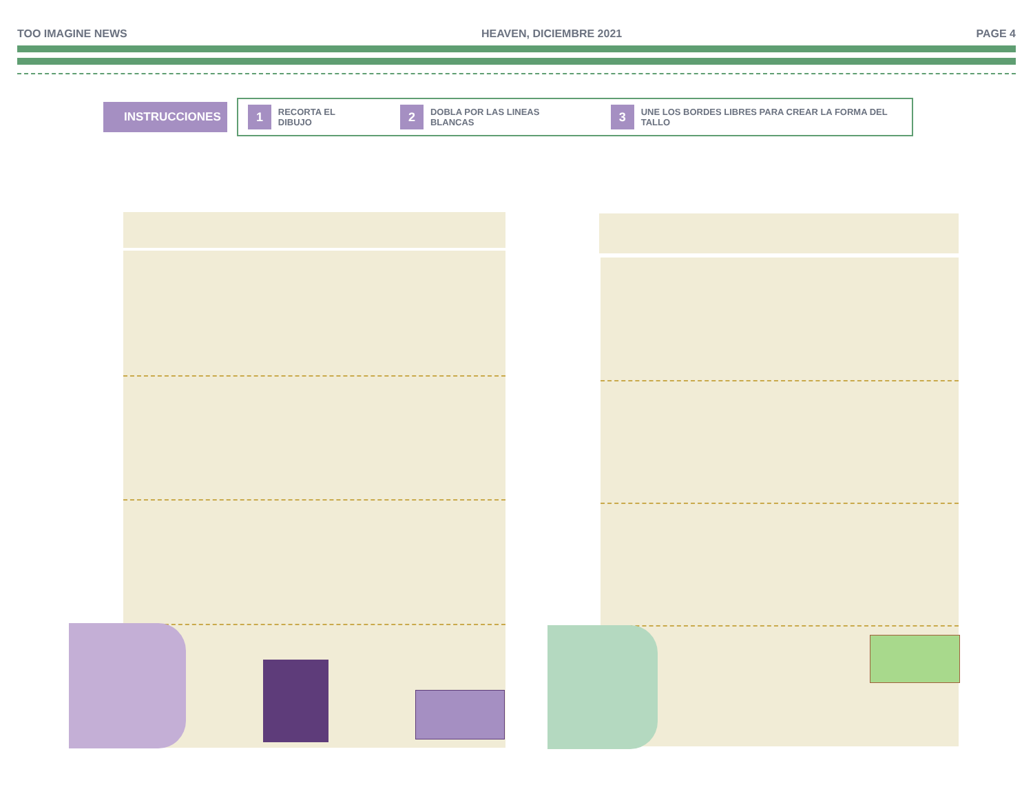TOO IMAGINE NEWS HEAVEN, DICIEMBRE 2021 PAGE 4
INSTRUCCIONES
1
RECORTA EL DIBUJO
2
DOBLA POR LAS LINEAS BLANCAS
3
UNE LOS BORDES LIBRES PARA CREAR LA FORMA DEL TALLO